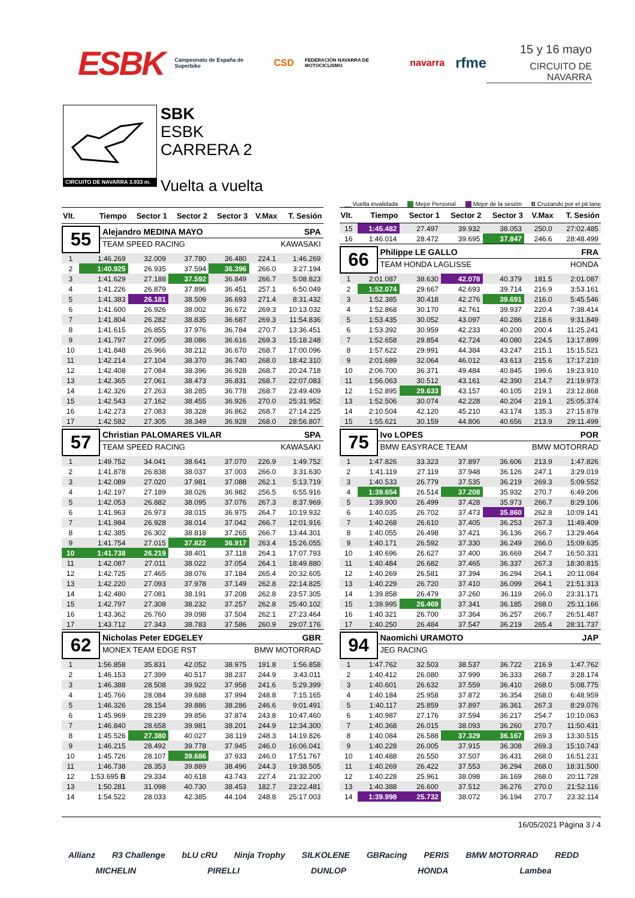ESBK Campeonato de España de Superbike CSD FEDERACIÓN NAVARRA DE MOTOCICLISMO navarra rfme
15 y 16 mayo
CIRCUITO DE NAVARRA
CIRCUITO DE NAVARRA 3.933 m.
SBK
ESBK
CARRERA 2
Vuelta a vuelta
__ Vuelta invalidada Mejor Personal Mejor de la sesión B Cruzando por el pit lane
| Vlt. | Tiempo | Sector 1 | Sector 2 | Sector 3 | V.Max | T. Sesión |
| --- | --- | --- | --- | --- | --- | --- |
| 55 Alejandro MEDINA MAYO SPA TEAM SPEED RACING KAWASAKI | | | | | | |
| 1 | 1:46.269 | 32.009 | 37.780 | 36.480 | 224.1 | 1:46.269 |
| 2 | 1:40.925 | 26.935 | 37.594 | 36.396 | 266.0 | 3:27.194 |
| 3 | 1:41.629 | 27.188 | 37.592 | 36.849 | 266.7 | 5:08.823 |
| 4 | 1:41.226 | 26.879 | 37.896 | 36.451 | 257.1 | 6:50.049 |
| 5 | 1:41.383 | 26.181 | 38.509 | 36.693 | 271.4 | 8:31.432 |
| 6 | 1:41.600 | 26.926 | 38.002 | 36.672 | 269.3 | 10:13.032 |
| 7 | 1:41.804 | 26.282 | 38.835 | 36.687 | 269.3 | 11:54.836 |
| 8 | 1:41.615 | 26.855 | 37.976 | 36.784 | 270.7 | 13:36.451 |
| 9 | 1:41.797 | 27.095 | 38.086 | 36.616 | 269.3 | 15:18.248 |
| 10 | 1:41.848 | 26.966 | 38.212 | 36.670 | 268.7 | 17:00.096 |
| 11 | 1:42.214 | 27.104 | 38.370 | 36.740 | 268.0 | 18:42.310 |
| 12 | 1:42.408 | 27.084 | 38.396 | 36.928 | 268.7 | 20:24.718 |
| 13 | 1:42.365 | 27.061 | 38.473 | 36.831 | 268.7 | 22:07.083 |
| 14 | 1:42.326 | 27.263 | 38.285 | 36.778 | 268.7 | 23:49.409 |
| 15 | 1:42.543 | 27.162 | 38.455 | 36.926 | 270.0 | 25:31.952 |
| 16 | 1:42.273 | 27.083 | 38.328 | 36.862 | 268.7 | 27:14.225 |
| 17 | 1:42.582 | 27.305 | 38.349 | 36.928 | 268.0 | 28:56.807 |
| 57 Christian PALOMARES VILAR SPA TEAM SPEED RACING KAWASAKI | | | | | | |
| 1 | 1:49.752 | 34.041 | 38.641 | 37.070 | 226.9 | 1:49.752 |
| 2 | 1:41.878 | 26.838 | 38.037 | 37.003 | 266.0 | 3:31.630 |
| 3 | 1:42.089 | 27.020 | 37.981 | 37.088 | 262.1 | 5:13.719 |
| 4 | 1:42.197 | 27.189 | 38.026 | 36.982 | 256.5 | 6:55.916 |
| 5 | 1:42.053 | 26.882 | 38.095 | 37.076 | 267.3 | 8:37.969 |
| 6 | 1:41.963 | 26.973 | 38.015 | 36.975 | 264.7 | 10:19.932 |
| 7 | 1:41.984 | 26.928 | 38.014 | 37.042 | 266.7 | 12:01.916 |
| 8 | 1:42.385 | 26.302 | 38.818 | 37.265 | 266.7 | 13:44.301 |
| 9 | 1:41.754 | 27.015 | 37.822 | 36.917 | 263.4 | 15:26.055 |
| 10 | 1:41.738 | 26.219 | 38.401 | 37.118 | 264.1 | 17:07.793 |
| 11 | 1:42.087 | 27.011 | 38.022 | 37.054 | 264.1 | 18:49.880 |
| 12 | 1:42.725 | 27.465 | 38.076 | 37.184 | 265.4 | 20:32.605 |
| 13 | 1:42.220 | 27.093 | 37.978 | 37.149 | 262.8 | 22:14.825 |
| 14 | 1:42.480 | 27.081 | 38.191 | 37.208 | 262.8 | 23:57.305 |
| 15 | 1:42.797 | 27.308 | 38.232 | 37.257 | 262.8 | 25:40.102 |
| 16 | 1:43.362 | 26.760 | 39.098 | 37.504 | 262.1 | 27:23.464 |
| 17 | 1:43.712 | 27.343 | 38.783 | 37.586 | 260.9 | 29:07.176 |
| 62 Nicholas Peter EDGELEY GBR MONEX TEAM EDGE RST BMW MOTORRAD | | | | | | |
| 1 | 1:56.858 | 35.831 | 42.052 | 38.975 | 191.8 | 1:56.858 |
| 2 | 1:46.153 | 27.399 | 40.517 | 38.237 | 244.9 | 3:43.011 |
| 3 | 1:46.388 | 28.508 | 39.922 | 37.958 | 241.6 | 5:29.399 |
| 4 | 1:45.766 | 28.084 | 39.688 | 37.994 | 248.8 | 7:15.165 |
| 5 | 1:46.326 | 28.154 | 39.886 | 38.286 | 246.6 | 9:01.491 |
| 6 | 1:45.969 | 28.239 | 39.856 | 37.874 | 243.8 | 10:47.460 |
| 7 | 1:46.840 | 28.658 | 39.981 | 38.201 | 244.9 | 12:34.300 |
| 8 | 1:45.526 | 27.380 | 40.027 | 38.119 | 248.3 | 14:19.826 |
| 9 | 1:46.215 | 28.492 | 39.778 | 37.945 | 246.0 | 16:06.041 |
| 10 | 1:45.726 | 28.107 | 39.686 | 37.933 | 246.0 | 17:51.767 |
| 11 | 1:46.738 | 28.353 | 39.889 | 38.496 | 244.3 | 19:38.505 |
| 12 | 1:53.695 B | 29.334 | 40.618 | 43.743 | 227.4 | 21:32.200 |
| 13 | 1:50.281 | 31.098 | 40.730 | 38.453 | 182.7 | 23:22.481 |
| 14 | 1:54.522 | 28.033 | 42.385 | 44.104 | 248.8 | 25:17.003 |
| Vlt. | Tiempo | Sector 1 | Sector 2 | Sector 3 | V.Max | T. Sesión |
| --- | --- | --- | --- | --- | --- | --- |
| 15 | 1:45.482 | 27.497 | 39.932 | 38.053 | 250.0 | 27:02.485 |
| 16 | 1:46.014 | 28.472 | 39.695 | 37.847 | 246.6 | 28:48.499 |
| 66 Philippe LE GALLO FRA TEAM HONDA LAGLISSE HONDA | | | | | | |
| 1 | 2:01.087 | 38.630 | 42.078 | 40.379 | 181.5 | 2:01.087 |
| 2 | 1:52.074 | 29.667 | 42.693 | 39.714 | 216.9 | 3:53.161 |
| 3 | 1:52.385 | 30.418 | 42.276 | 39.691 | 216.0 | 5:45.546 |
| 4 | 1:52.868 | 30.170 | 42.761 | 39.937 | 220.4 | 7:38.414 |
| 5 | 1:53.435 | 30.052 | 43.097 | 40.286 | 218.6 | 9:31.849 |
| 6 | 1:53.392 | 30.959 | 42.233 | 40.200 | 200.4 | 11:25.241 |
| 7 | 1:52.658 | 29.854 | 42.724 | 40.080 | 224.5 | 13:17.899 |
| 8 | 1:57.622 | 29.991 | 44.384 | 43.247 | 215.1 | 15:15.521 |
| 9 | 2:01.689 | 32.064 | 46.012 | 43.613 | 215.6 | 17:17.210 |
| 10 | 2:06.700 | 36.371 | 49.484 | 40.845 | 199.6 | 19:23.910 |
| 11 | 1:56.063 | 30.512 | 43.161 | 42.390 | 214.7 | 21:19.973 |
| 12 | 1:52.895 | 29.633 | 43.157 | 40.105 | 219.1 | 23:12.868 |
| 13 | 1:52.506 | 30.074 | 42.228 | 40.204 | 219.1 | 25:05.374 |
| 14 | 2:10.504 | 42.120 | 45.210 | 43.174 | 135.3 | 27:15.878 |
| 15 | 1:55.621 | 30.159 | 44.806 | 40.656 | 213.9 | 29:11.499 |
| 75 Ivo LOPES POR BMW EASYRACE TEAM BMW MOTORRAD | | | | | | |
| 1 | 1:47.826 | 33.323 | 37.897 | 36.606 | 213.9 | 1:47.826 |
| 2 | 1:41.119 | 27.119 | 37.948 | 36.126 | 247.1 | 3:29.019 |
| 3 | 1:40.533 | 26.779 | 37.535 | 36.219 | 269.3 | 5:09.552 |
| 4 | 1:39.654 | 26.514 | 37.208 | 35.932 | 270.7 | 6:49.206 |
| 5 | 1:39.900 | 26.499 | 37.428 | 35.973 | 266.7 | 8:29.106 |
| 6 | 1:40.035 | 26.702 | 37.473 | 35.860 | 262.8 | 10:09.141 |
| 7 | 1:40.268 | 26.610 | 37.405 | 36.253 | 267.3 | 11:49.409 |
| 8 | 1:40.055 | 26.498 | 37.421 | 36.136 | 266.7 | 13:29.464 |
| 9 | 1:40.171 | 26.592 | 37.330 | 36.249 | 266.0 | 15:09.635 |
| 10 | 1:40.696 | 26.627 | 37.400 | 36.669 | 264.7 | 16:50.331 |
| 11 | 1:40.484 | 26.682 | 37.465 | 36.337 | 267.3 | 18:30.815 |
| 12 | 1:40.269 | 26.581 | 37.394 | 36.294 | 264.1 | 20:11.084 |
| 13 | 1:40.229 | 26.720 | 37.410 | 36.099 | 264.1 | 21:51.313 |
| 14 | 1:39.858 | 26.479 | 37.260 | 36.119 | 266.0 | 23:31.171 |
| 15 | 1:39.995 | 26.469 | 37.341 | 36.185 | 268.0 | 25:11.166 |
| 16 | 1:40.321 | 26.700 | 37.364 | 36.257 | 266.7 | 26:51.487 |
| 17 | 1:40.250 | 26.484 | 37.547 | 36.219 | 265.4 | 28:31.737 |
| 94 Naomichi URAMOTO JAP JEG RACING | | | | | | |
| 1 | 1:47.762 | 32.503 | 38.537 | 36.722 | 216.9 | 1:47.762 |
| 2 | 1:40.412 | 26.080 | 37.999 | 36.333 | 268.7 | 3:28.174 |
| 3 | 1:40.601 | 26.632 | 37.559 | 36.410 | 268.0 | 5:08.775 |
| 4 | 1:40.184 | 25.958 | 37.872 | 36.354 | 268.0 | 6:48.959 |
| 5 | 1:40.117 | 25.859 | 37.897 | 36.361 | 267.3 | 8:29.076 |
| 6 | 1:40.987 | 27.176 | 37.594 | 36.217 | 254.7 | 10:10.063 |
| 7 | 1:40.368 | 26.015 | 38.093 | 36.260 | 270.7 | 11:50.431 |
| 8 | 1:40.084 | 26.588 | 37.329 | 36.167 | 269.3 | 13:30.515 |
| 9 | 1:40.228 | 26.005 | 37.915 | 36.308 | 269.3 | 15:10.743 |
| 10 | 1:40.488 | 26.550 | 37.507 | 36.431 | 268.0 | 16:51.231 |
| 11 | 1:40.269 | 26.422 | 37.553 | 36.294 | 268.0 | 18:31.500 |
| 12 | 1:40.228 | 25.961 | 38.098 | 36.169 | 268.0 | 20:11.728 |
| 13 | 1:40.388 | 26.600 | 37.512 | 36.276 | 270.0 | 21:52.116 |
| 14 | 1:39.998 | 25.732 | 38.072 | 36.194 | 270.7 | 23:32.114 |
16/05/2021 Página 3 / 4
Allianz R3 Challenge bLU cRU Ninja Trophy SILKOLENE GBRacing PERIS BMW MOTORRAD REDD MICHELIN PIRELLI DUNLOP HONDA Lambea